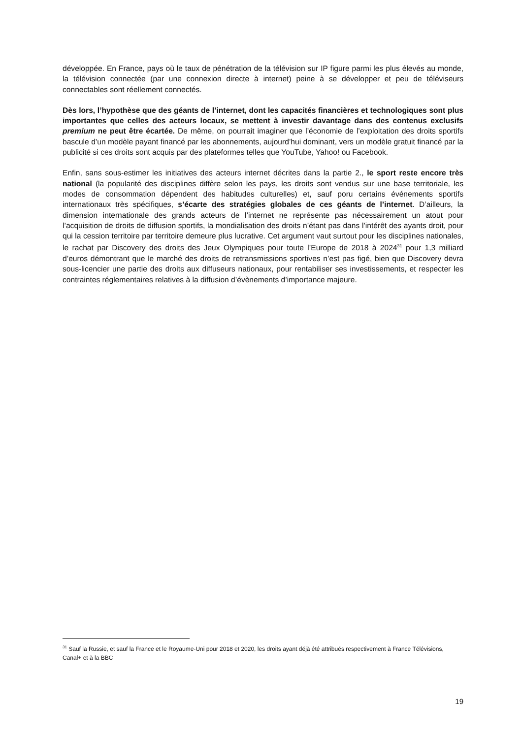développée. En France, pays où le taux de pénétration de la télévision sur IP figure parmi les plus élevés au monde, la télévision connectée (par une connexion directe à internet) peine à se développer et peu de téléviseurs connectables sont réellement connectés.
Dès lors, l’hypothèse que des géants de l’internet, dont les capacités financières et technologiques sont plus importantes que celles des acteurs locaux, se mettent à investir davantage dans des contenus exclusifs premium ne peut être écartée. De même, on pourrait imaginer que l’économie de l’exploitation des droits sportifs bascule d’un modèle payant financé par les abonnements, aujourd’hui dominant, vers un modèle gratuit financé par la publicité si ces droits sont acquis par des plateformes telles que YouTube, Yahoo! ou Facebook.
Enfin, sans sous-estimer les initiatives des acteurs internet décrites dans la partie 2., le sport reste encore très national (la popularité des disciplines diffère selon les pays, les droits sont vendus sur une base territoriale, les modes de consommation dépendent des habitudes culturelles) et, sauf poru certains événements sportifs internationaux très spécifiques, s’écarte des stratégies globales de ces géants de l’internet. D’ailleurs, la dimension internationale des grands acteurs de l’internet ne représente pas nécessairement un atout pour l’acquisition de droits de diffusion sportifs, la mondialisation des droits n’étant pas dans l’intérêt des ayants droit, pour qui la cession territoire par territoire demeure plus lucrative. Cet argument vaut surtout pour les disciplines nationales, le rachat par Discovery des droits des Jeux Olympiques pour toute l’Europe de 2018 à 2024<sup>31</sup> pour 1,3 milliard d’euros démontrant que le marché des droits de retransmissions sportives n’est pas figé, bien que Discovery devra sous-licencier une partie des droits aux diffuseurs nationaux, pour rentabiliser ses investissements, et respecter les contraintes réglementaires relatives à la diffusion d’évènements d’importance majeure.
<sup>31</sup> Sauf la Russie, et sauf la France et le Royaume-Uni pour 2018 et 2020, les droits ayant déjà été attribués respectivement à France Télévisions, Canal+ et à la BBC
19